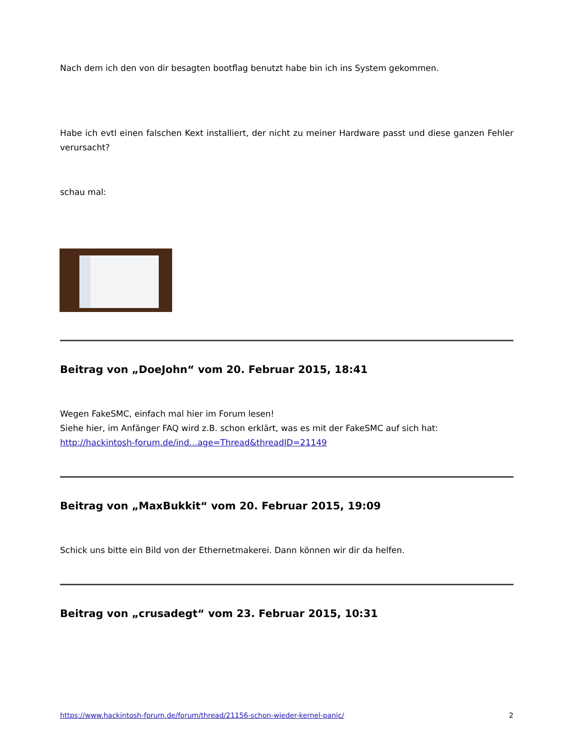Nach dem ich den von dir besagten bootflag benutzt habe bin ich ins System gekommen.
Habe ich evtl einen falschen Kext installiert, der nicht zu meiner Hardware passt und diese ganzen Fehler verursacht?
schau mal:
Beitrag von „DoeJohn“ vom 20. Februar 2015, 18:41
Wegen FakeSMC, einfach mal hier im Forum lesen!
Siehe hier, im Anfänger FAQ wird z.B. schon erklärt, was es mit der FakeSMC auf sich hat:
http://hackintosh-forum.de/ind…age=Thread&threadID=21149
Beitrag von „MaxBukkit“ vom 20. Februar 2015, 19:09
Schick uns bitte ein Bild von der Ethernetmakerei. Dann können wir dir da helfen.
Beitrag von „crusadegt“ vom 23. Februar 2015, 10:31
https://www.hackintosh-forum.de/forum/thread/21156-schon-wieder-kernel-panic/ 2